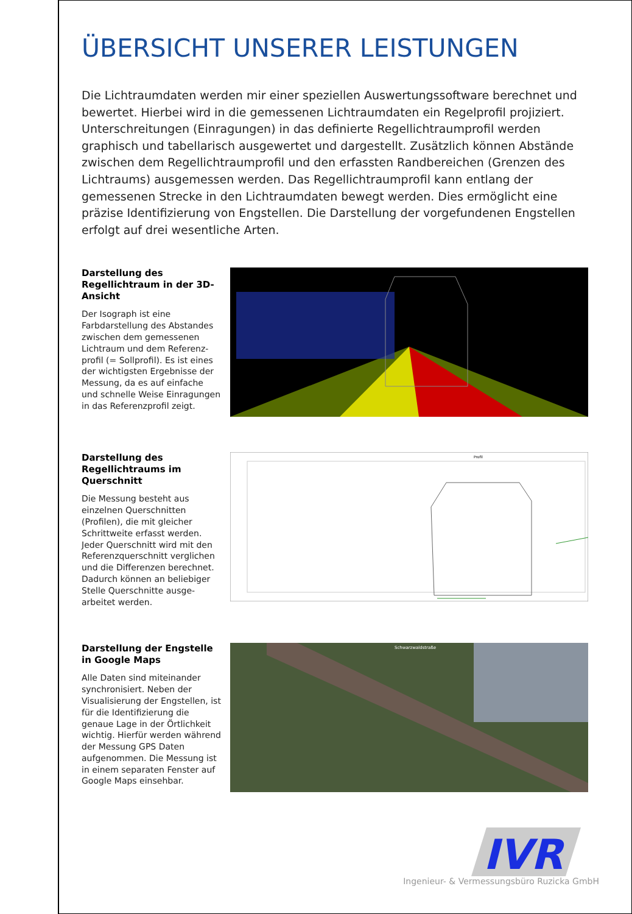ÜBERSICHT UNSERER LEISTUNGEN
Die Lichtraumdaten werden mir einer speziellen Auswertungssoftware berechnet und bewertet. Hierbei wird in die gemessenen Lichtraumdaten ein Regelprofil projiziert. Unterschreitungen (Einragungen) in das definierte Regellichtraumprofil werden graphisch und tabellarisch ausgewertet und dargestellt. Zusätzlich können Abstände zwischen dem Regellichtraumprofil und den erfassten Randbereichen (Grenzen des Lichtraums) ausgemessen werden. Das Regellichtraumprofil kann entlang der gemessenen Strecke in den Lichtraumdaten bewegt werden. Dies ermöglicht eine präzise Identifizierung von Engstellen. Die Darstellung der vorgefundenen Engstellen erfolgt auf drei wesentliche Arten.
Darstellung des Regellichtraum in der 3D-Ansicht
Der Isograph ist eine Farbdarstellung des Abstandes zwischen dem gemessenen Lichtraum und dem Referenz-profil (= Sollprofil). Es ist eines der wichtigsten Ergebnisse der Messung, da es auf einfache und schnelle Weise Einragungen in das Referenzprofil zeigt.
Darstellung des Regellichtraums im Querschnitt
Die Messung besteht aus einzelnen Querschnitten (Profilen), die mit gleicher Schrittweite erfasst werden. Jeder Querschnitt wird mit den Referenzquerschnitt verglichen und die Differenzen berechnet. Dadurch können an beliebiger Stelle Querschnitte ausge-arbeitet werden.
Profil
Darstellung der Engstelle in Google Maps
Alle Daten sind miteinander synchronisiert. Neben der Visualisierung der Engstellen, ist für die Identifizierung die genaue Lage in der Örtlichkeit wichtig. Hierfür werden während der Messung GPS Daten aufgenommen. Die Messung ist in einem separaten Fenster auf Google Maps einsehbar.
Schwarzwaldstraße
IVR
Ingenieur- & Vermessungsbüro Ruzicka GmbH